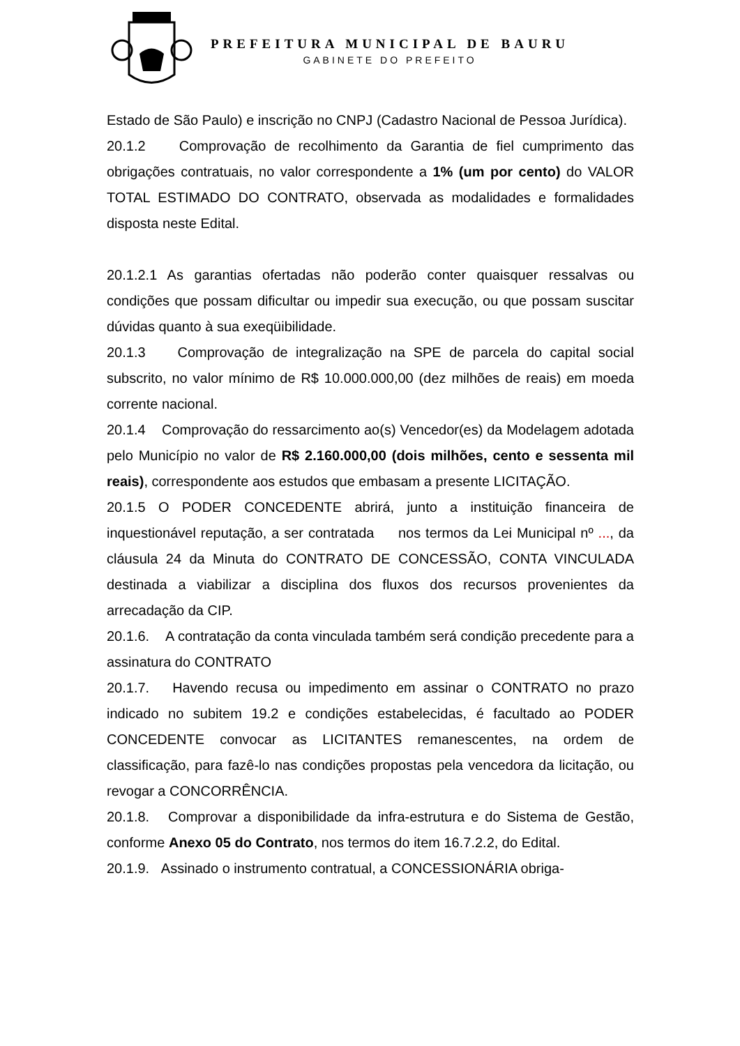PREFEITURA MUNICIPAL DE BAURU
GABINETE DO PREFEITO
Estado de São Paulo) e inscrição no CNPJ (Cadastro Nacional de Pessoa Jurídica).
20.1.2 Comprovação de recolhimento da Garantia de fiel cumprimento das obrigações contratuais, no valor correspondente a 1% (um por cento) do VALOR TOTAL ESTIMADO DO CONTRATO, observada as modalidades e formalidades disposta neste Edital.
20.1.2.1 As garantias ofertadas não poderão conter quaisquer ressalvas ou condições que possam dificultar ou impedir sua execução, ou que possam suscitar dúvidas quanto à sua exeqüibilidade.
20.1.3 Comprovação de integralização na SPE de parcela do capital social subscrito, no valor mínimo de R$ 10.000.000,00 (dez milhões de reais) em moeda corrente nacional.
20.1.4 Comprovação do ressarcimento ao(s) Vencedor(es) da Modelagem adotada pelo Município no valor de R$ 2.160.000,00 (dois milhões, cento e sessenta mil reais), correspondente aos estudos que embasam a presente LICITAÇÃO.
20.1.5 O PODER CONCEDENTE abrirá, junto a instituição financeira de inquestionável reputação, a ser contratada nos termos da Lei Municipal nº ..., da cláusula 24 da Minuta do CONTRATO DE CONCESSÃO, CONTA VINCULADA destinada a viabilizar a disciplina dos fluxos dos recursos provenientes da arrecadação da CIP.
20.1.6. A contratação da conta vinculada também será condição precedente para a assinatura do CONTRATO
20.1.7. Havendo recusa ou impedimento em assinar o CONTRATO no prazo indicado no subitem 19.2 e condições estabelecidas, é facultado ao PODER CONCEDENTE convocar as LICITANTES remanescentes, na ordem de classificação, para fazê-lo nas condições propostas pela vencedora da licitação, ou revogar a CONCORRÊNCIA.
20.1.8. Comprovar a disponibilidade da infra-estrutura e do Sistema de Gestão, conforme Anexo 05 do Contrato, nos termos do item 16.7.2.2, do Edital.
20.1.9. Assinado o instrumento contratual, a CONCESSIONÁRIA obriga-